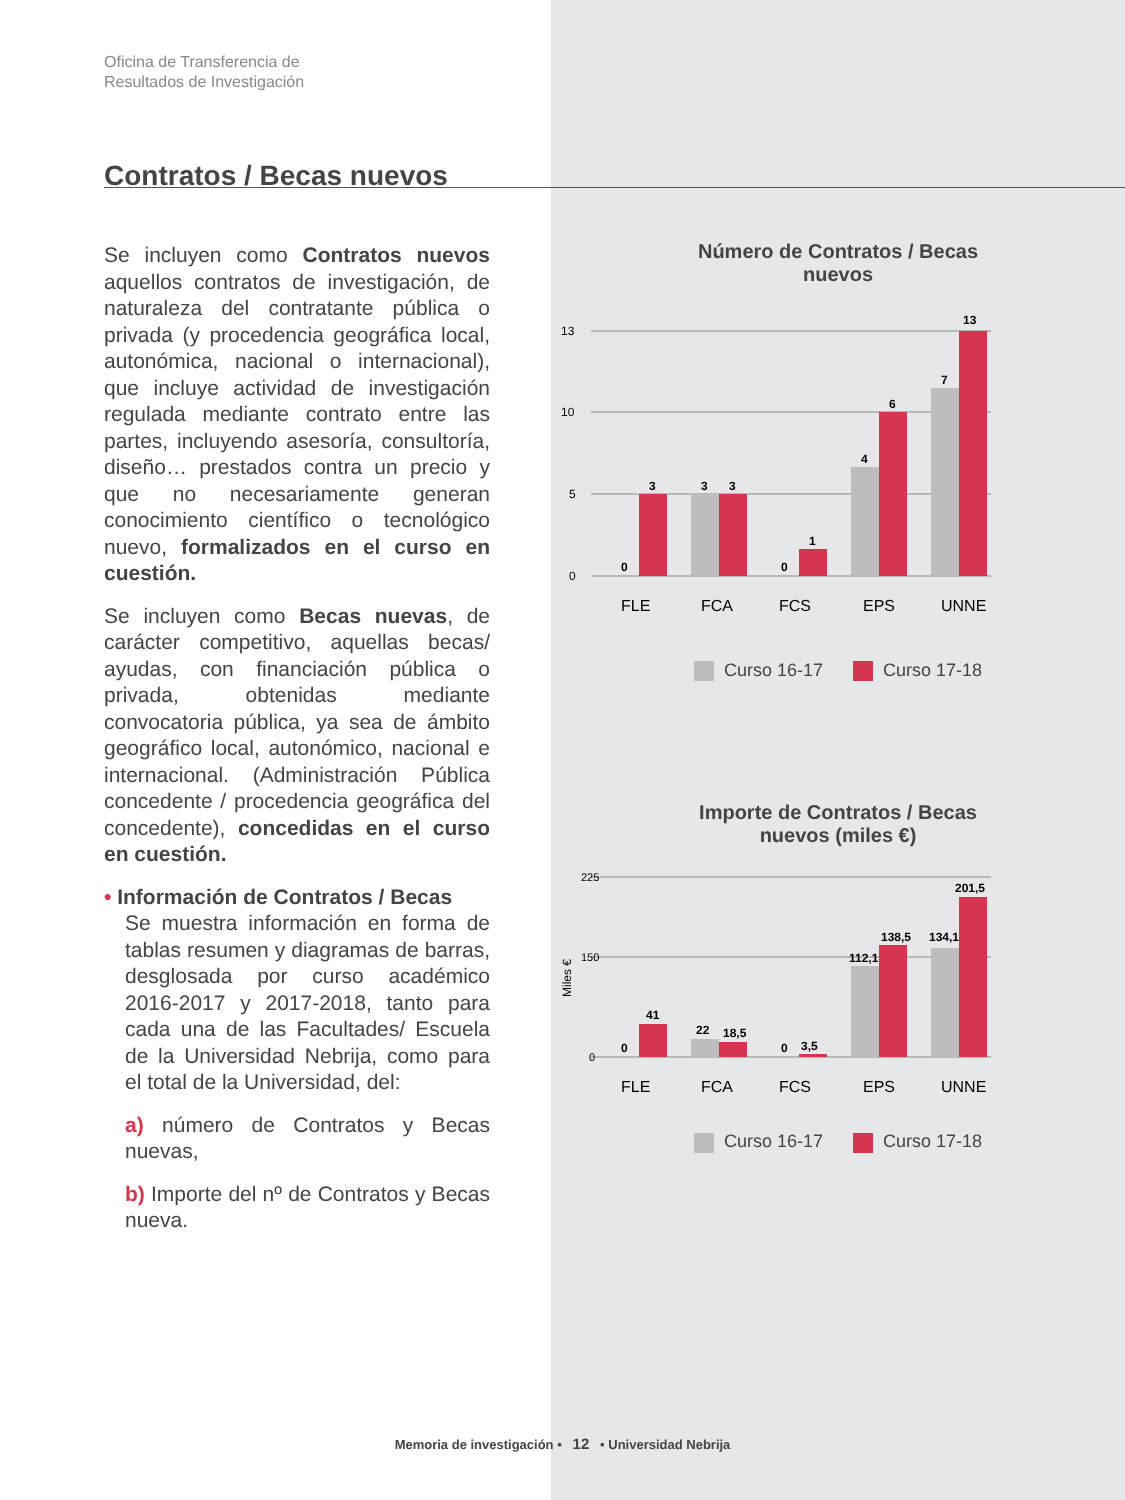Oficina de Transferencia de
Resultados de Investigación
Contratos / Becas nuevos
Se incluyen como Contratos nuevos aquellos contratos de investigación, de naturaleza del contratante pública o privada (y procedencia geográfica local, autonómica, nacional o internacional), que incluye actividad de investigación regulada mediante contrato entre las partes, incluyendo asesoría, consultoría, diseño… prestados contra un precio y que no necesariamente generan conocimiento científico o tecnológico nuevo, formalizados en el curso en cuestión.
Se incluyen como Becas nuevas, de carácter competitivo, aquellas becas/ ayudas, con financiación pública o privada, obtenidas mediante convocatoria pública, ya sea de ámbito geográfico local, autonómico, nacional e internacional. (Administración Pública concedente / procedencia geográfica del concedente), concedidas en el curso en cuestión.
• Información de Contratos / Becas
Se muestra información en forma de tablas resumen y diagramas de barras, desglosada por curso académico 2016-2017 y 2017-2018, tanto para cada una de las Facultades/ Escuela de la Universidad Nebrija, como para el total de la Universidad, del:
a) número de Contratos y Becas nuevas,
b) Importe del nº de Contratos y Becas nueva.
Número de Contratos / Becas
nuevos
13
10
5
0
0
3
3
3
0
1
4
6
7
13
FLE
FCA
FCS
EPS
UNNE
Curso 16-17 Curso 17-18
Importe de Contratos / Becas
nuevos (miles €)
Miles €
225
150
0
0
41
22
18,5
0
3,5
112,1
138,5
134,1
201,5
FLE
FCA
FCS
EPS
UNNE
Curso 16-17 Curso 17-18
Memoria de investigación • 12 • Universidad Nebrija